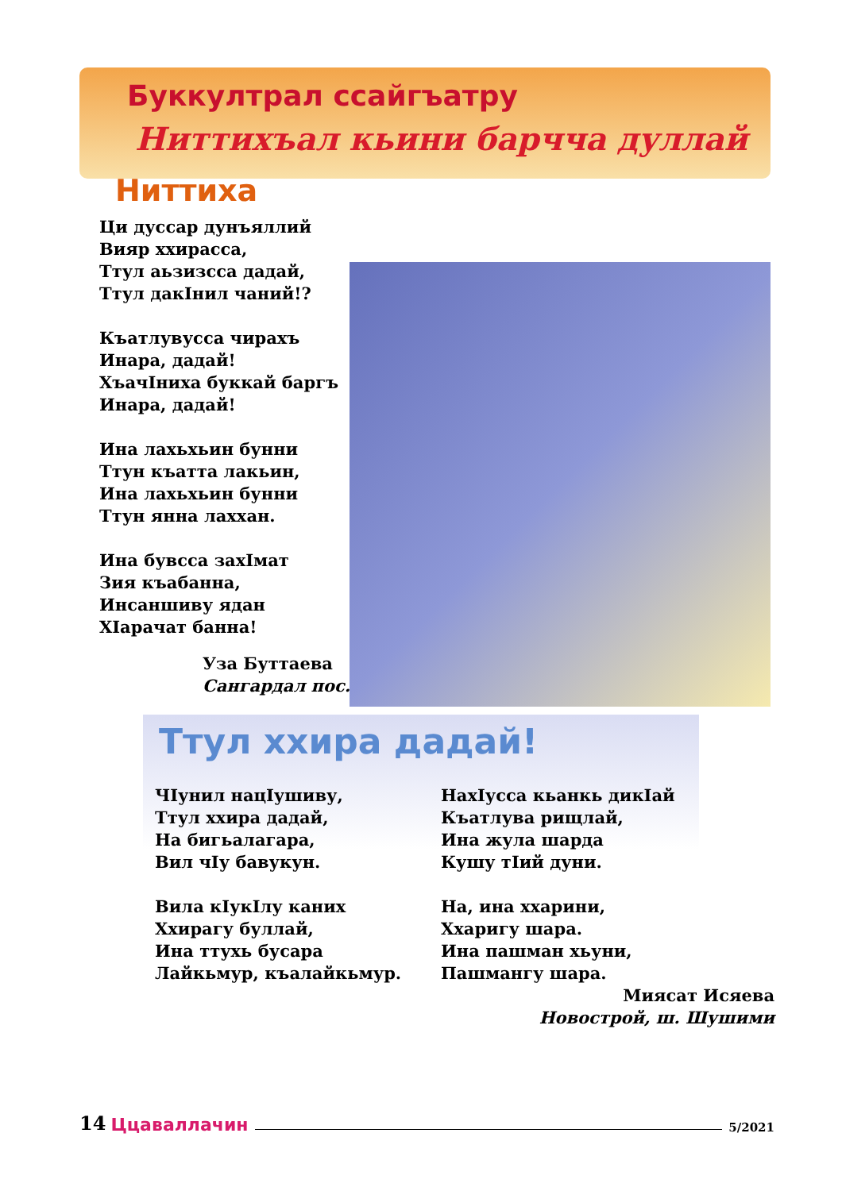Буккултрал ссайгъатру
Ниттихъал кьини барчча дуллай
Ниттиха
Ци дуссар дунъяллий
Вияр ххирасса,
Ттул аьзизсса дадай,
Ттул дакIнил чаний!?
Къатлувусса чирахъ
Инара, дадай!
ХъачIниха буккай баргъ
Инара, дадай!
Ина лахьхьин бунни
Ттун къатта лакьин,
Ина лахьхьин бунни
Ттун янна лаххан.
Ина бувсса захIмат
Зия къабанна,
Инсаншиву ядан
ХIарачат банна!
Уза Буттаева
Сангардал пос.
Ттул ххира дадай!
ЧIунил нацIушиву,
Ттул ххира дадай,
На бигьалагара,
Вил чIу бавукун.
Вила кIукIлу каних
Ххирагу буллай,
Ина ттухь бусара
Лайкьмур, къалайкьмур.
НахIусса кьанкь дикIай
Къатлува рищлай,
Ина жула шарда
Кушу тIий дуни.
На, ина ххарини,
Ххаригу шара.
Ина пашман хьуни,
Пашмангу шара.
Миясат Исяева
Новострой, ш. Шушими
14 Ццаваллачин 5/2021